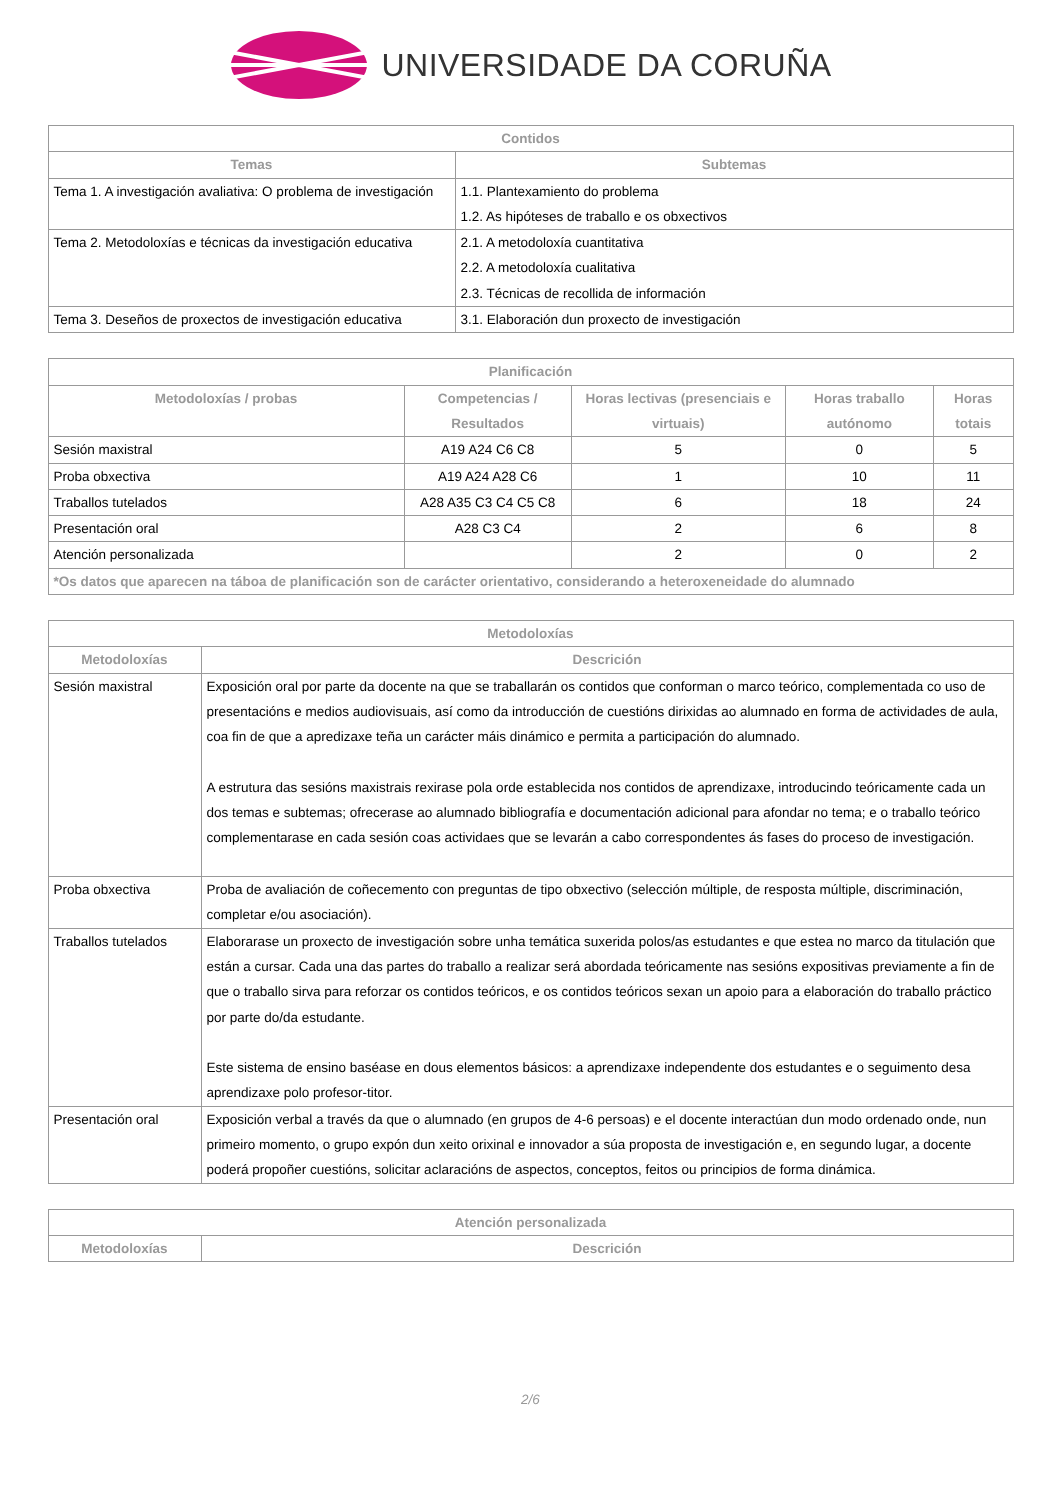UNIVERSIDADE DA CORUÑA
| Contidos | |
| --- | --- |
| Temas | Subtemas |
| Tema 1. A investigación avaliativa: O problema de investigación | 1.1. Plantexamiento do problema 1.2. As hipóteses de traballo e os obxectivos |
| Tema 2. Metodoloxías e técnicas da investigación educativa | 2.1. A metodoloxía cuantitativa 2.2. A metodoloxía cualitativa 2.3. Técnicas de recollida de información |
| Tema 3. Deseños de proxectos de investigación educativa | 3.1. Elaboración dun proxecto de investigación |
| Planificación | | | | |
| --- | --- | --- | --- | --- |
| Metodoloxías / probas | Competencias / Resultados | Horas lectivas (presenciais e virtuais) | Horas traballo autónomo | Horas totais |
| Sesión maxistral | A19 A24 C6 C8 | 5 | 0 | 5 |
| Proba obxectiva | A19 A24 A28 C6 | 1 | 10 | 11 |
| Traballos tutelados | A28 A35 C3 C4 C5 C8 | 6 | 18 | 24 |
| Presentación oral | A28 C3 C4 | 2 | 6 | 8 |
| Atención personalizada | | 2 | 0 | 2 |
| *Os datos que aparecen na táboa de planificación son de carácter orientativo, considerando a heteroxeneidade do alumnado | | | | |
| Metodoloxías | |
| --- | --- |
| Metodoloxías | Descrición |
| Sesión maxistral | Exposición oral por parte da docente na que se traballarán os contidos que conforman o marco teórico, complementada co uso de presentacións e medios audiovisuais, así como da introducción de cuestións dirixidas ao alumnado en forma de actividades de aula, coa fin de que a apredizaxe teña un carácter máis dinámico e permita a participación do alumnado. A estrutura das sesións maxistrais rexirase pola orde establecida nos contidos de aprendizaxe, introducindo teóricamente cada un dos temas e subtemas; ofrecerase ao alumnado bibliografía e documentación adicional para afondar no tema; e o traballo teórico complementarase en cada sesión coas actividaes que se levarán a cabo correspondentes ás fases do proceso de investigación. |
| Proba obxectiva | Proba de avaliación de coñecemento con preguntas de tipo obxectivo (selección múltiple, de resposta múltiple, discriminación, completar e/ou asociación). |
| Traballos tutelados | Elaborarase un proxecto de investigación sobre unha temática suxerida polos/as estudantes e que estea no marco da titulación que están a cursar. Cada una das partes do traballo a realizar será abordada teóricamente nas sesións expositivas previamente a fin de que o traballo sirva para reforzar os contidos teóricos, e os contidos teóricos sexan un apoio para a elaboración do traballo práctico por parte do/da estudante. Este sistema de ensino baséase en dous elementos básicos: a aprendizaxe independente dos estudantes e o seguimento desa aprendizaxe polo profesor-titor. |
| Presentación oral | Exposición verbal a través da que o alumnado (en grupos de 4-6 persoas) e el docente interactúan dun modo ordenado onde, nun primeiro momento, o grupo expón dun xeito orixinal e innovador a súa proposta de investigación e, en segundo lugar, a docente poderá propoñer cuestións, solicitar aclaracións de aspectos, conceptos, feitos ou principios de forma dinámica. |
| Atención personalizada | |
| --- | --- |
| Metodoloxías | Descrición |
2/6